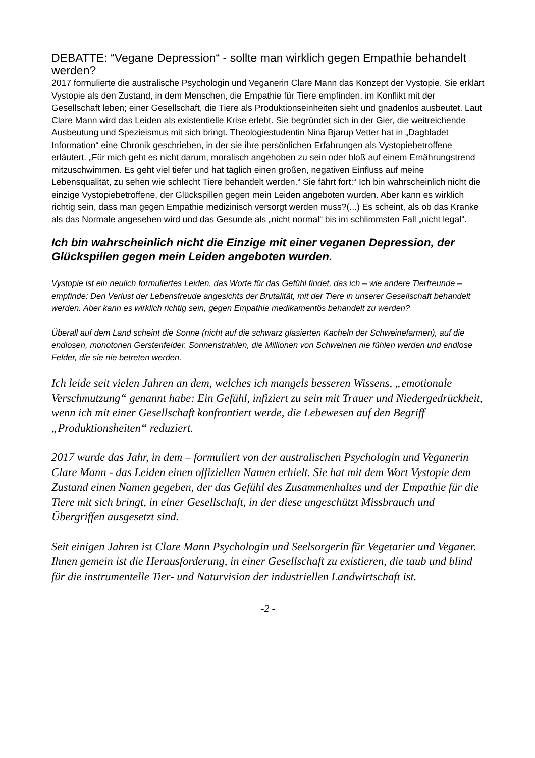DEBATTE: “Vegane Depression“ - sollte man wirklich gegen Empathie behandelt werden?
2017 formulierte die australische Psychologin und Veganerin Clare Mann das Konzept der Vystopie. Sie erklärt Vystopie als den Zustand, in dem Menschen, die Empathie für Tiere empfinden, im Konflikt mit der Gesellschaft leben; einer Gesellschaft, die Tiere als Produktionseinheiten sieht und gnadenlos ausbeutet. Laut Clare Mann wird das Leiden als existentielle Krise erlebt. Sie begründet sich in der Gier, die weitreichende Ausbeutung und Spezieismus mit sich bringt. Theologiestudentin Nina Bjarup Vetter hat in „Dagbladet Information“ eine Chronik geschrieben, in der sie ihre persönlichen Erfahrungen als Vystopiebetroffene erläutert. „Für mich geht es nicht darum, moralisch angehoben zu sein oder bloß auf einem Ernährungstrend mitzuschwimmen. Es geht viel tiefer und hat täglich einen großen, negativen Einfluss auf meine Lebensqualität, zu sehen wie schlecht Tiere behandelt werden.“ Sie fährt fort:“ Ich bin wahrscheinlich nicht die einzige Vystopiebetroffene, der Glückspillen gegen mein Leiden angeboten wurden. Aber kann es wirklich richtig sein, dass man gegen Empathie medizinisch versorgt werden muss?(...) Es scheint, als ob das Kranke als das Normale angesehen wird und das Gesunde als „nicht normal“ bis im schlimmsten Fall „nicht legal“.
Ich bin wahrscheinlich nicht die Einzige mit einer veganen Depression, der Glückspillen gegen mein Leiden angeboten wurden.
Vystopie ist ein neulich formuliertes Leiden, das Worte für das Gefühl findet, das ich – wie andere Tierfreunde – empfinde: Den Verlust der Lebensfreude angesichts der Brutalität, mit der Tiere in unserer Gesellschaft behandelt werden. Aber kann es wirklich richtig sein, gegen Empathie medikamentös behandelt zu werden?
Überall auf dem Land scheint die Sonne (nicht auf die schwarz glasierten Kacheln der Schweinefarmen), auf die endlosen, monotonen Gerstenfelder. Sonnenstrahlen, die Millionen von Schweinen nie fühlen werden und endlose Felder, die sie nie betreten werden.
Ich leide seit vielen Jahren an dem, welches ich mangels besseren Wissens, „emotionale Verschmutzung“ genannt habe: Ein Gefühl, infiziert zu sein mit Trauer und Niedergedrückheit, wenn ich mit einer Gesellschaft konfrontiert werde, die Lebewesen auf den Begriff „Produktionsheiten“ reduziert.
2017 wurde das Jahr, in dem – formuliert von der australischen Psychologin und Veganerin Clare Mann - das Leiden einen offiziellen Namen erhielt. Sie hat mit dem Wort Vystopie dem Zustand einen Namen gegeben, der das Gefühl des Zusammenhaltes und der Empathie für die Tiere mit sich bringt, in einer Gesellschaft, in der diese ungeschützt Missbrauch und Übergriffen ausgesetzt sind.
Seit einigen Jahren ist Clare Mann Psychologin und Seelsorgerin für Vegetarier und Veganer. Ihnen gemein ist die Herausforderung, in einer Gesellschaft zu existieren, die taub und blind für die instrumentelle Tier- und Naturvision der industriellen Landwirtschaft ist.
-2 -